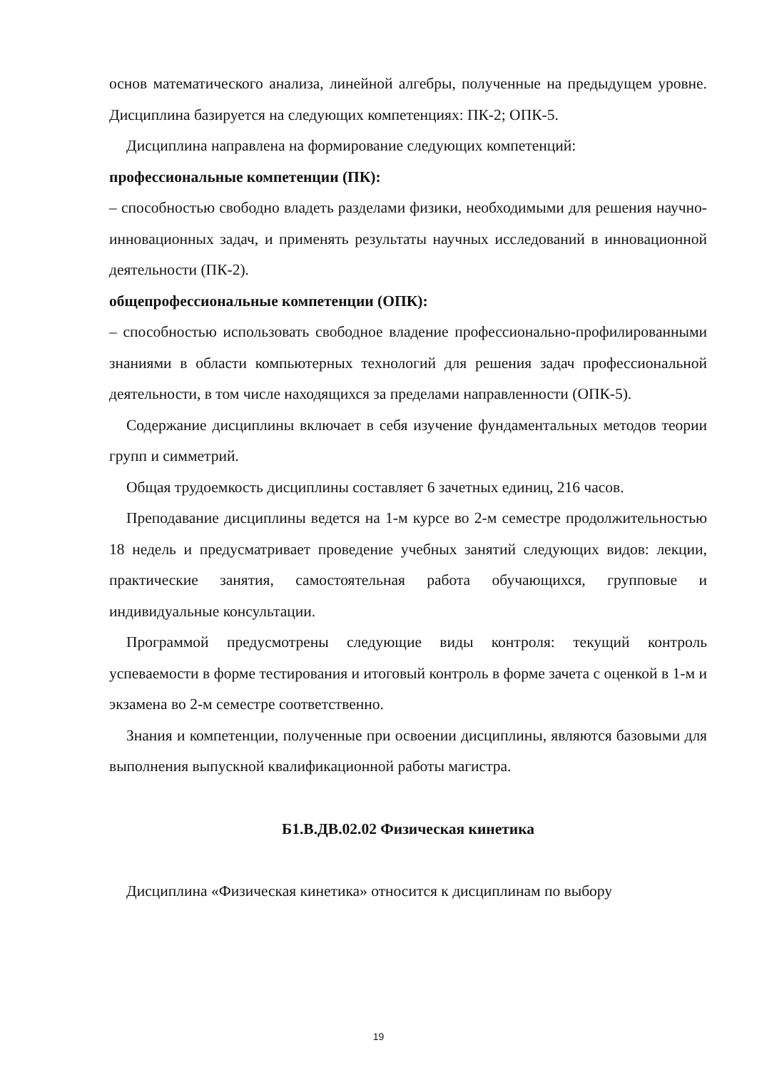основ математического анализа, линейной алгебры, полученные на предыдущем уровне. Дисциплина базируется на следующих компетенциях: ПК-2; ОПК-5.
Дисциплина направлена на формирование следующих компетенций:
профессиональные компетенции (ПК):
– способностью свободно владеть разделами физики, необходимыми для решения научно-инновационных задач, и применять результаты научных исследований в инновационной деятельности (ПК-2).
общепрофессиональные компетенции (ОПК):
– способностью использовать свободное владение профессионально-профилированными знаниями в области компьютерных технологий для решения задач профессиональной деятельности, в том числе находящихся за пределами направленности (ОПК-5).
Содержание дисциплины включает в себя изучение фундаментальных методов теории групп и симметрий.
Общая трудоемкость дисциплины составляет 6 зачетных единиц, 216 часов.
Преподавание дисциплины ведется на 1-м курсе во 2-м семестре продолжительностью 18 недель и предусматривает проведение учебных занятий следующих видов: лекции, практические занятия, самостоятельная работа обучающихся, групповые и индивидуальные консультации.
Программой предусмотрены следующие виды контроля: текущий контроль успеваемости в форме тестирования и итоговый контроль в форме зачета с оценкой в 1-м и экзамена во 2-м семестре соответственно.
Знания и компетенции, полученные при освоении дисциплины, являются базовыми для выполнения выпускной квалификационной работы магистра.
Б1.В.ДВ.02.02 Физическая кинетика
Дисциплина «Физическая кинетика» относится к дисциплинам по выбору
19